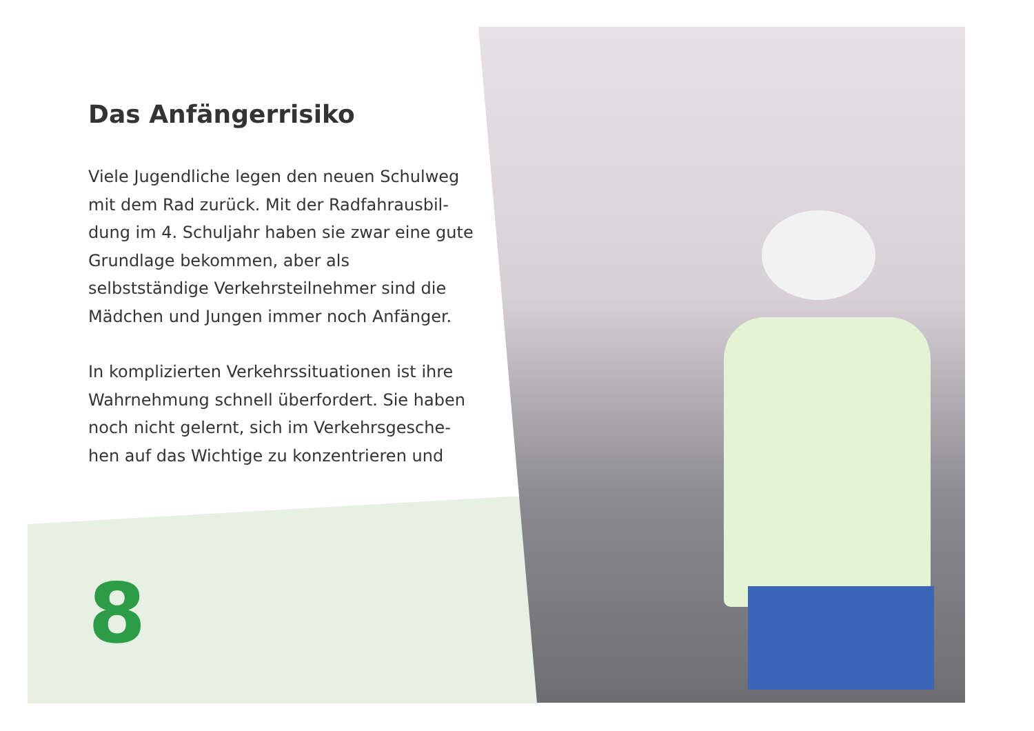Das Anfängerrisiko
Viele Jugendliche legen den neuen Schulweg mit dem Rad zurück. Mit der Radfahrausbil­dung im 4. Schuljahr haben sie zwar eine gute Grundlage bekommen, aber als selbstständige Verkehrsteilnehmer sind die Mädchen und Jun­gen immer noch Anfänger.
In komplizierten Verkehrssituationen ist ihre Wahrnehmung schnell überfordert. Sie haben noch nicht gelernt, sich im Verkehrsgesche­hen auf das Wichtige zu konzentrieren und
8